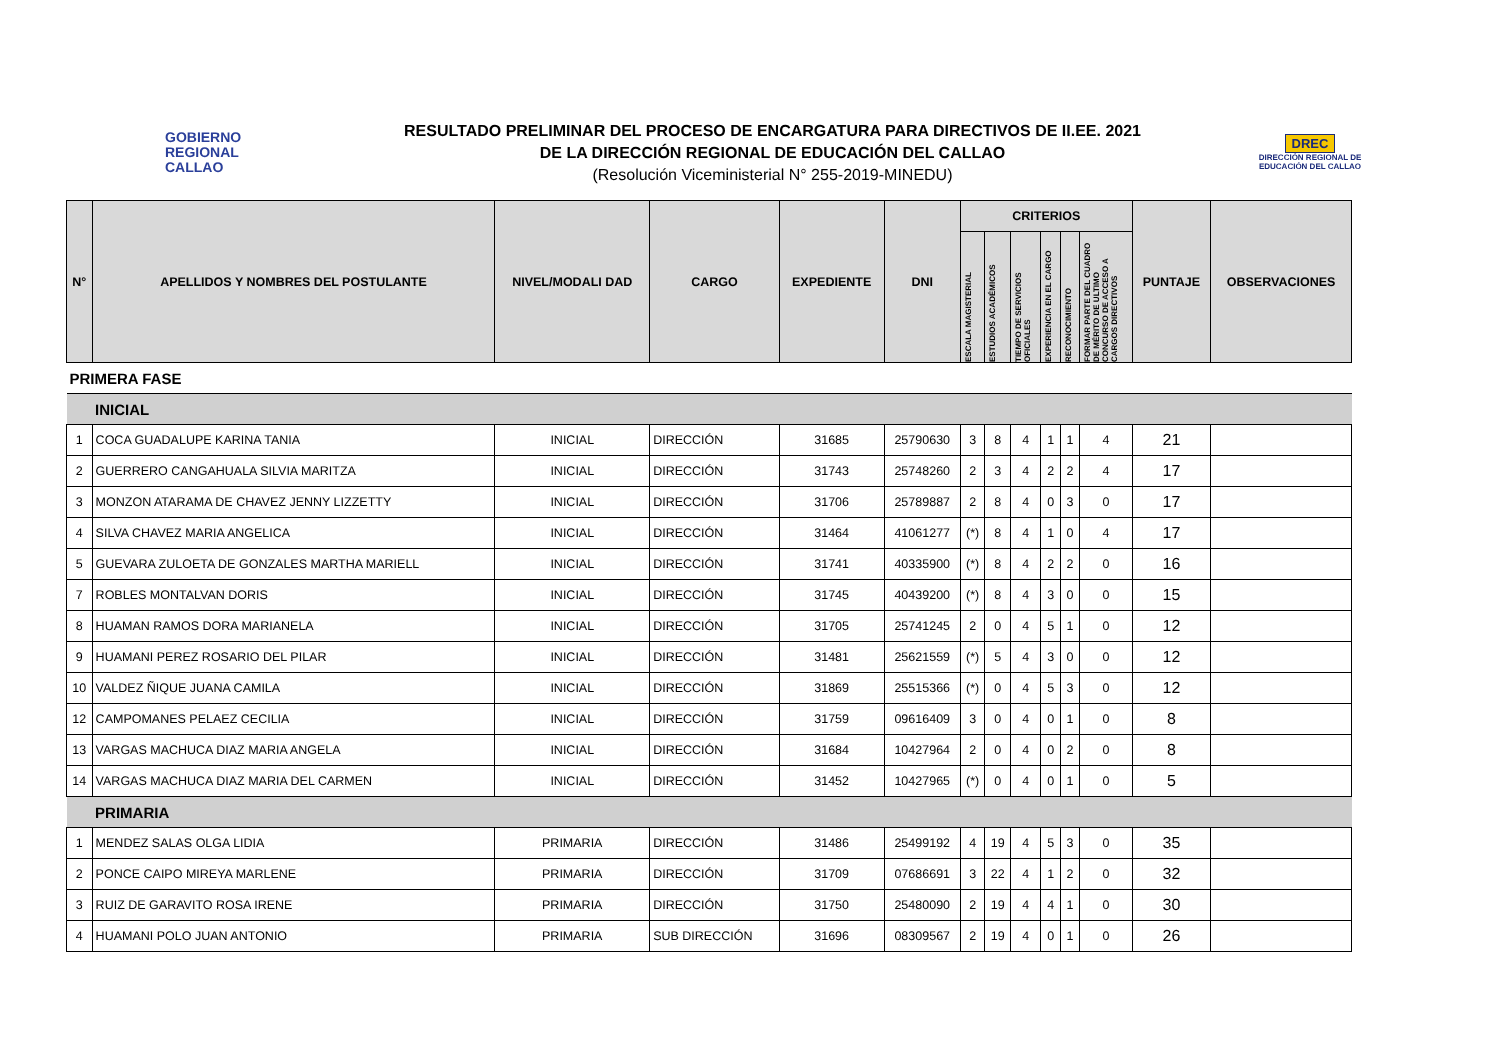GOBIERNO
REGIONAL
CALLAO
RESULTADO PRELIMINAR DEL PROCESO DE ENCARGATURA PARA DIRECTIVOS DE II.EE. 2021
DE LA DIRECCIÓN REGIONAL DE EDUCACIÓN DEL CALLAO
(Resolución Viceministerial N° 255-2019-MINEDU)
DREC
DIRECCIÓN REGIONAL DE
EDUCACIÓN DEL CALLAO
| N° | APELLIDOS Y NOMBRES DEL POSTULANTE | NIVEL/MODALI DAD | CARGO | EXPEDIENTE | DNI | CRITERIOS | | | | | | PUNTAJE | OBSERVACIONES |
| --- | --- | --- | --- | --- | --- | --- | --- | --- | --- | --- | --- | --- | --- |
| | | | | | | ESCALA MAGISTERIAL | ESTUDIOS ACADÉMICOS | TIEMPO DE SERVICIOS OFICIALES | EXPERIENCIA EN EL CARGO | RECONOCIMIENTO | FORMAR PARTE DEL CUADRO DE MÉRITO DE ULTIMO CONCURSO DE ACCESO A CARGOS DIRECTIVOS | | |
| PRIMERA FASE | | | | | | | | | | | | | |
| | INICIAL | | | | | | | | | | | | |
| 1 | COCA GUADALUPE KARINA TANIA | INICIAL | DIRECCIÓN | 31685 | 25790630 | 3 | 8 | 4 | 1 | 1 | 4 | 21 | |
| 2 | GUERRERO CANGAHUALA SILVIA MARITZA | INICIAL | DIRECCIÓN | 31743 | 25748260 | 2 | 3 | 4 | 2 | 2 | 4 | 17 | |
| 3 | MONZON ATARAMA DE CHAVEZ JENNY LIZZETTY | INICIAL | DIRECCIÓN | 31706 | 25789887 | 2 | 8 | 4 | 0 | 3 | 0 | 17 | |
| 4 | SILVA CHAVEZ MARIA ANGELICA | INICIAL | DIRECCIÓN | 31464 | 41061277 | (*) | 8 | 4 | 1 | 0 | 4 | 17 | |
| 5 | GUEVARA ZULOETA DE GONZALES MARTHA MARIELL | INICIAL | DIRECCIÓN | 31741 | 40335900 | (*) | 8 | 4 | 2 | 2 | 0 | 16 | |
| 7 | ROBLES MONTALVAN DORIS | INICIAL | DIRECCIÓN | 31745 | 40439200 | (*) | 8 | 4 | 3 | 0 | 0 | 15 | |
| 8 | HUAMAN RAMOS DORA MARIANELA | INICIAL | DIRECCIÓN | 31705 | 25741245 | 2 | 0 | 4 | 5 | 1 | 0 | 12 | |
| 9 | HUAMANI PEREZ ROSARIO DEL PILAR | INICIAL | DIRECCIÓN | 31481 | 25621559 | (*) | 5 | 4 | 3 | 0 | 0 | 12 | |
| 10 | VALDEZ ÑIQUE JUANA CAMILA | INICIAL | DIRECCIÓN | 31869 | 25515366 | (*) | 0 | 4 | 5 | 3 | 0 | 12 | |
| 12 | CAMPOMANES PELAEZ CECILIA | INICIAL | DIRECCIÓN | 31759 | 09616409 | 3 | 0 | 4 | 0 | 1 | 0 | 8 | |
| 13 | VARGAS MACHUCA DIAZ MARIA ANGELA | INICIAL | DIRECCIÓN | 31684 | 10427964 | 2 | 0 | 4 | 0 | 2 | 0 | 8 | |
| 14 | VARGAS MACHUCA DIAZ MARIA DEL CARMEN | INICIAL | DIRECCIÓN | 31452 | 10427965 | (*) | 0 | 4 | 0 | 1 | 0 | 5 | |
| | PRIMARIA | | | | | | | | | | | | |
| 1 | MENDEZ SALAS OLGA LIDIA | PRIMARIA | DIRECCIÓN | 31486 | 25499192 | 4 | 19 | 4 | 5 | 3 | 0 | 35 | |
| 2 | PONCE CAIPO MIREYA MARLENE | PRIMARIA | DIRECCIÓN | 31709 | 07686691 | 3 | 22 | 4 | 1 | 2 | 0 | 32 | |
| 3 | RUIZ DE GARAVITO ROSA IRENE | PRIMARIA | DIRECCIÓN | 31750 | 25480090 | 2 | 19 | 4 | 4 | 1 | 0 | 30 | |
| 4 | HUAMANI POLO JUAN ANTONIO | PRIMARIA | SUB DIRECCIÓN | 31696 | 08309567 | 2 | 19 | 4 | 0 | 1 | 0 | 26 | |